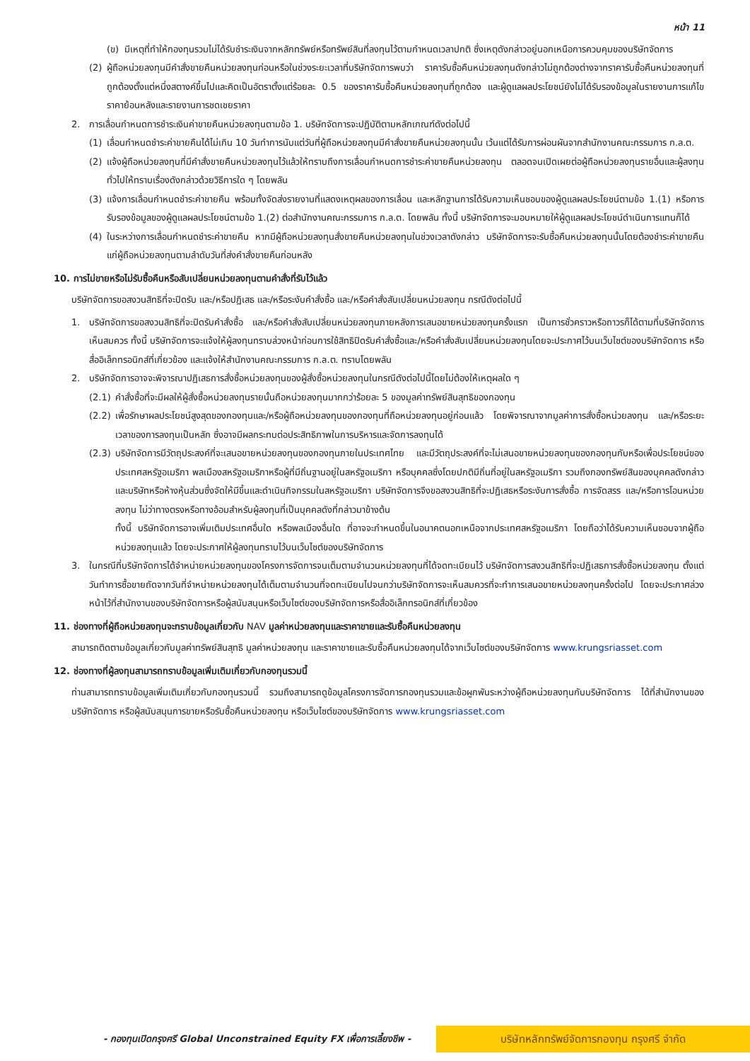หน้า 11
(ข) มีเหตุที่ทำให้กองทุนรวมไม่ได้รับชำระเงินจากหลักทรัพย์หรือทรัพย์สินที่ลงทุนไว้ตามกำหนดเวลาปกติ ซึ่งเหตุดังกล่าวอยู่นอกเหนือการควบคุมของบริษัทจัดการ
(2) ผู้ถือหน่วยลงทุนมีคำสั่งขายคืนหน่วยลงทุนก่อนหรือในช่วงระยะเวลาที่บริษัทจัดการพบว่า ราคารับซื้อคืนหน่วยลงทุนดังกล่าวไม่ถูกต้องต่างจากราคารับซื้อคืนหน่วยลงทุนที่ถูกต้องตั้งแต่หนึ่งสตางค์ขึ้นไปและคิดเป็นอัตราตั้งแต่ร้อยละ 0.5 ของราคารับซื้อคืนหน่วยลงทุนที่ถูกต้อง และผู้ดูแลผลประโยชน์ยังไม่ได้รับรองข้อมูลในรายงานการแก้ไขราคาย้อนหลังและรายงานการชดเชยราคา
2. การเลื่อนกำหนดการชำระเงินค่าขายคืนหน่วยลงทุนตามข้อ 1. บริษัทจัดการจะปฏิบัติตามหลักเกณฑ์ดังต่อไปนี้
(1) เลื่อนกำหนดชำระค่าขายคืนได้ไม่เกิน 10 วันทำการนับแต่วันที่ผู้ถือหน่วยลงทุนมีคำสั่งขายคืนหน่วยลงทุนนั้น เว้นแต่ได้รับการผ่อนผันจากสำนักงานคณะกรรมการ ก.ล.ต.
(2) แจ้งผู้ถือหน่วยลงทุนที่มีคำสั่งขายคืนหน่วยลงทุนไว้แล้วให้ทราบถึงการเลื่อนกำหนดการชำระค่าขายคืนหน่วยลงทุน ตลอดจนเปิดเผยต่อผู้ถือหน่วยลงทุนรายอื่นและผู้ลงทุนทั่วไปให้ทราบเรื่องดังกล่าวด้วยวิธีการใด ๆ โดยพลัน
(3) แจ้งการเลื่อนกำหนดชำระค่าขายคืน พร้อมทั้งจัดส่งรายงานที่แสดงเหตุผลของการเลื่อน และหลักฐานการได้รับความเห็นชอบของผู้ดูแลผลประโยชน์ตามข้อ 1.(1) หรือการรับรองข้อมูลของผู้ดูแลผลประโยชน์ตามข้อ 1.(2) ต่อสำนักงานคณะกรรมการ ก.ล.ต. โดยพลัน ทั้งนี้ บริษัทจัดการจะมอบหมายให้ผู้ดูแลผลประโยชน์ดำเนินการแทนก็ได้
(4) ในระหว่างการเลื่อนกำหนดชำระค่าขายคืน หากมีผู้ถือหน่วยลงทุนสั่งขายคืนหน่วยลงทุนในช่วงเวลาดังกล่าว บริษัทจัดการจะรับซื้อคืนหน่วยลงทุนนั้นโดยต้องชำระค่าขายคืนแก่ผู้ถือหน่วยลงทุนตามลำดับวันที่ส่งคำสั่งขายคืนก่อนหลัง
10. การไม่ขายหรือไม่รับซื้อคืนหรือสับเปลี่ยนหน่วยลงทุนตามคำสั่งที่รับไว้แล้ว
บริษัทจัดการขอสงวนสิทธิที่จะปิดรับ และ/หรือปฏิเสธ และ/หรือระงับคำสั่งซื้อ และ/หรือคำสั่งสับเปลี่ยนหน่วยลงทุน กรณีดังต่อไปนี้
1. บริษัทจัดการขอสงวนสิทธิที่จะปิดรับคำสั่งซื้อ และ/หรือคำสั่งสับเปลี่ยนหน่วยลงทุนภายหลังการเสนอขายหน่วยลงทุนครั้งแรก เป็นการชั่วคราวหรือถาวรก็ได้ตามที่บริษัทจัดการเห็นสมควร ทั้งนี้ บริษัทจัดการจะแจ้งให้ผู้ลงทุนทราบล่วงหน้าก่อนการใช้สิทธิปิดรับคำสั่งซื้อและ/หรือคำสั่งสับเปลี่ยนหน่วยลงทุนโดยจะประกาศไว้บนเว็บไซต์ของบริษัทจัดการ หรือสื่ออิเล็กทรอนิกส์ที่เกี่ยวข้อง และแจ้งให้สำนักงานคณะกรรมการ ก.ล.ต. ทราบโดยพลัน
2. บริษัทจัดการอาจจะพิจารณาปฏิเสธการสั่งซื้อหน่วยลงทุนของผู้สั่งซื้อหน่วยลงทุนในกรณีดังต่อไปนี้โดยไม่ต้องให้เหตุผลใด ๆ
(2.1) คำสั่งซื้อที่จะมีผลให้ผู้สั่งซื้อหน่วยลงทุนรายนั้นถือหน่วยลงทุนมากกว่าร้อยละ 5 ของมูลค่าทรัพย์สินสุทธิของกองทุน
(2.2) เพื่อรักษาผลประโยชน์สูงสุดของกองทุนและ/หรือผู้ถือหน่วยลงทุนของกองทุนที่ถือหน่วยลงทุนอยู่ก่อนแล้ว โดยพิจารณาจากมูลค่าการสั่งซื้อหน่วยลงทุน และ/หรือระยะเวลาของการลงทุนเป็นหลัก ซึ่งอาจมีผลกระทบต่อประสิทธิภาพในการบริหารและจัดการลงทุนได้
(2.3) บริษัทจัดการมีวัตถุประสงค์ที่จะเสนอขายหน่วยลงทุนของกองทุนภายในประเทศไทย และมีวัตถุประสงค์ที่จะไม่เสนอขายหน่วยลงทุนของกองทุนกับหรือเพื่อประโยชน์ของประเทศสหรัฐอเมริกา พลเมืองสหรัฐอเมริกาหรือผู้ที่มีถิ่นฐานอยู่ในสหรัฐอเมริกา หรือบุคคลซึ่งโดยปกติมีถิ่นที่อยู่ในสหรัฐอเมริกา รวมถึงกองทรัพย์สินของบุคคลดังกล่าวและบริษัทหรือห้างหุ้นส่วนซึ่งจัดให้มีขึ้นและดำเนินกิจกรรมในสหรัฐอเมริกา บริษัทจัดการจึงขอสงวนสิทธิที่จะปฏิเสธหรือระงับการสั่งซื้อ การจัดสรร และ/หรือการโอนหน่วยลงทุน ไม่ว่าทางตรงหรือทางอ้อมสำหรับผู้ลงทุนที่เป็นบุคคลดังที่กล่าวมาข้างต้น
ทั้งนี้ บริษัทจัดการอาจเพิ่มเติมประเทศอื่นใด หรือพลเมืองอื่นใด ที่อาจจะกำหนดขึ้นในอนาคตนอกเหนือจากประเทศสหรัฐอเมริกา โดยถือว่าได้รับความเห็นชอบจากผู้ถือหน่วยลงทุนแล้ว โดยจะประกาศให้ผู้ลงทุนทราบไว้บนเว็บไซต์ของบริษัทจัดการ
3. ในกรณีที่บริษัทจัดการได้จำหน่ายหน่วยลงทุนของโครงการจัดการจนเต็มตามจำนวนหน่วยลงทุนที่ได้จดทะเบียนไว้ บริษัทจัดการสงวนสิทธิที่จะปฏิเสธการสั่งซื้อหน่วยลงทุน ตั้งแต่วันทำการซื้อขายถัดจากวันที่จำหน่ายหน่วยลงทุนได้เต็มตามจำนวนที่จดทะเบียนไปจนกว่าบริษัทจัดการจะเห็นสมควรที่จะทำการเสนอขายหน่วยลงทุนครั้งต่อไป โดยจะประกาศล่วงหน้าไว้ที่สำนักงานของบริษัทจัดการหรือผู้สนับสนุนหรือเว็บไซต์ของบริษัทจัดการหรือสื่ออิเล็กทรอนิกส์ที่เกี่ยวข้อง
11. ช่องทางที่ผู้ถือหน่วยลงทุนจะทราบข้อมูลเกี่ยวกับ NAV มูลค่าหน่วยลงทุนและราคาขายและรับซื้อคืนหน่วยลงทุน
สามารถติดตามข้อมูลเกี่ยวกับมูลค่าทรัพย์สินสุทธิ มูลค่าหน่วยลงทุน และราคาขายและรับซื้อคืนหน่วยลงทุนได้จากเว็บไซต์ของบริษัทจัดการ www.krungsriasset.com
12. ช่องทางที่ผู้ลงทุนสามารถทราบข้อมูลเพิ่มเติมเกี่ยวกับกองทุนรวมนี้
ท่านสามารถทราบข้อมูลเพิ่มเติมเกี่ยวกับกองทุนรวมนี้ รวมถึงสามารถดูข้อมูลโครงการจัดการกองทุนรวมและข้อผูกพันระหว่างผู้ถือหน่วยลงทุนกับบริษัทจัดการ ได้ที่สำนักงานของบริษัทจัดการ หรือผู้สนับสนุนการขายหรือรับซื้อคืนหน่วยลงทุน หรือเว็บไซต์ของบริษัทจัดการ www.krungsriasset.com
- กองทุนเปิดกรุงศรี Global Unconstrained Equity FX เพื่อการเลี้ยงชีพ -
บริษัทหลักทรัพย์จัดการกองทุน กรุงศรี จำกัด